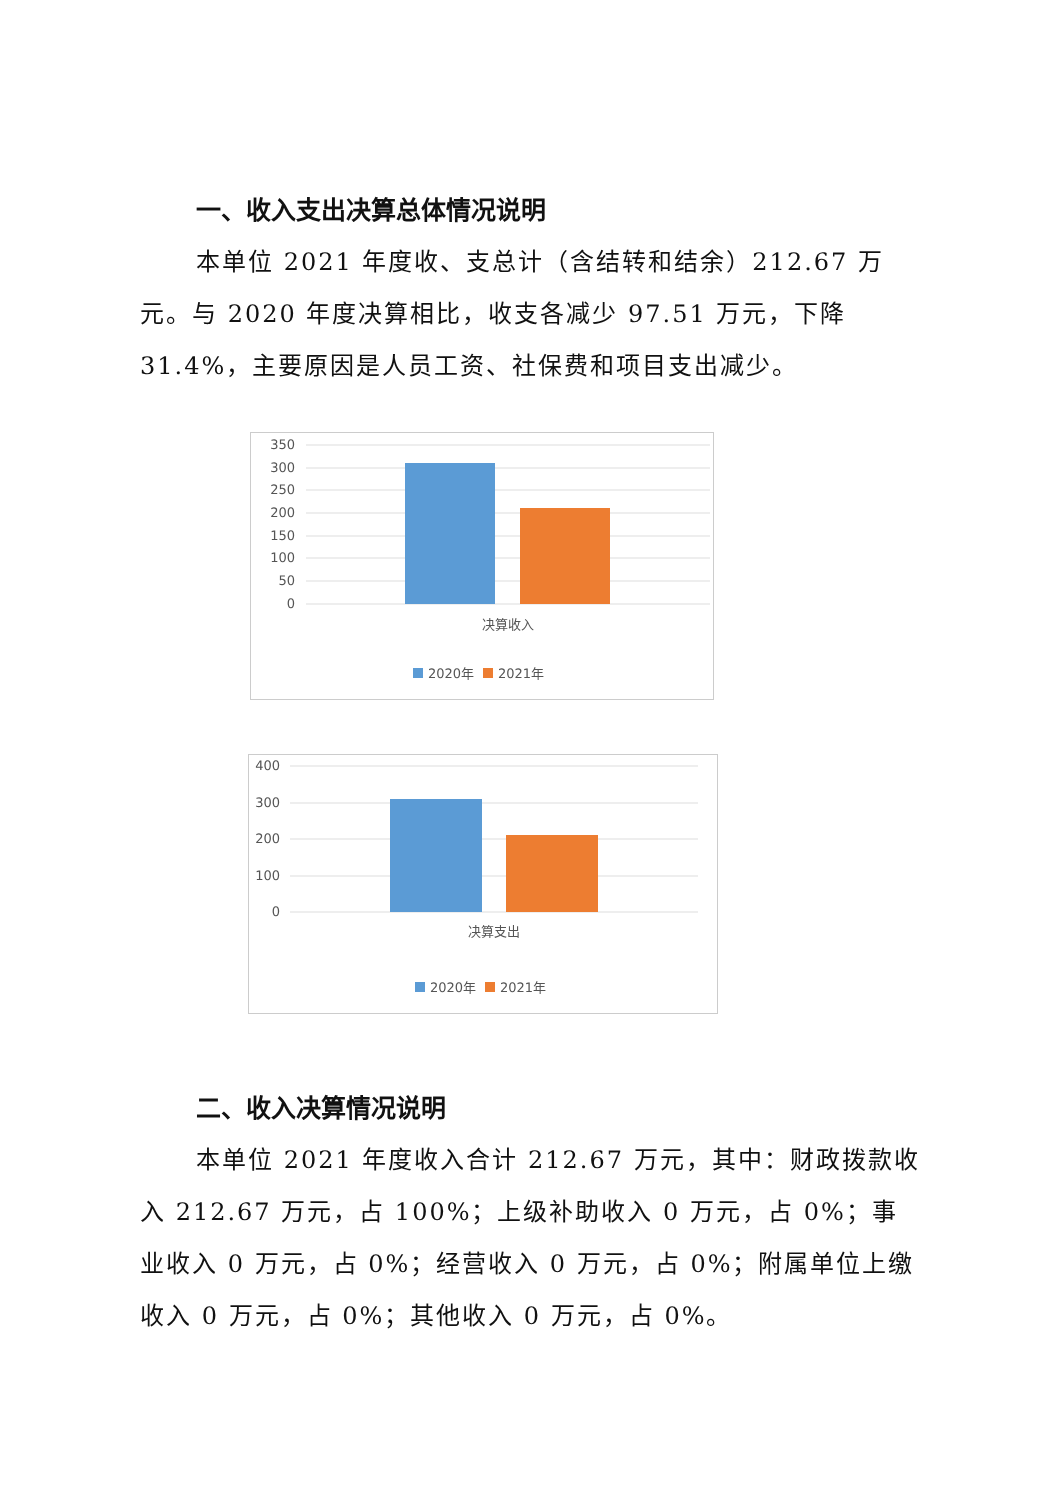一、收入支出决算总体情况说明
本单位 2021 年度收、支总计（含结转和结余）212.67 万元。与 2020 年度决算相比，收支各减少 97.51 万元，下降 31.4%，主要原因是人员工资、社保费和项目支出减少。
350
300
250
200
150
100
50
0
决算收入
2020年
2021年
400
300
200
100
0
决算支出
2020年
2021年
二、收入决算情况说明
本单位 2021 年度收入合计 212.67 万元，其中：财政拨款收入 212.67 万元，占 100%；上级补助收入 0 万元，占 0%；事业收入 0 万元，占 0%；经营收入 0 万元，占 0%；附属单位上缴收入 0 万元，占 0%；其他收入 0 万元，占 0%。